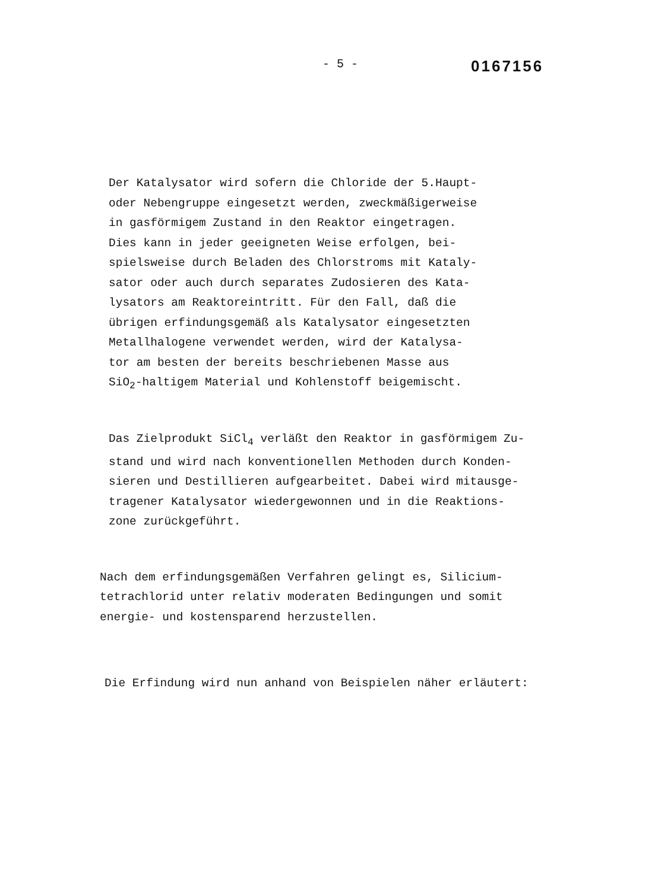- 5 - 0167156
Der Katalysator wird sofern die Chloride der 5.Haupt- oder Nebengruppe eingesetzt werden, zweckmäßigerweise in gasförmigem Zustand in den Reaktor eingetragen. Dies kann in jeder geeigneten Weise erfolgen, bei- spielsweise durch Beladen des Chlorstroms mit Kataly- sator oder auch durch separates Zudosieren des Kata- lysators am Reaktoreintritt. Für den Fall, daß die übrigen erfindungsgemäß als Katalysator eingesetzten Metallhalogene verwendet werden, wird der Katalysa- tor am besten der bereits beschriebenen Masse aus SiO<sub>2</sub>-haltigem Material und Kohlenstoff beigemischt.
Das Zielprodukt SiCl<sub>4</sub> verläßt den Reaktor in gasförmigem Zu- stand und wird nach konventionellen Methoden durch Konden- sieren und Destillieren aufgearbeitet. Dabei wird mitausge- tragener Katalysator wiedergewonnen und in die Reaktions- zone zurückgeführt.
Nach dem erfindungsgemäßen Verfahren gelingt es, Silicium- tetrachlorid unter relativ moderaten Bedingungen und somit energie- und kostensparend herzustellen.
Die Erfindung wird nun anhand von Beispielen näher erläutert: